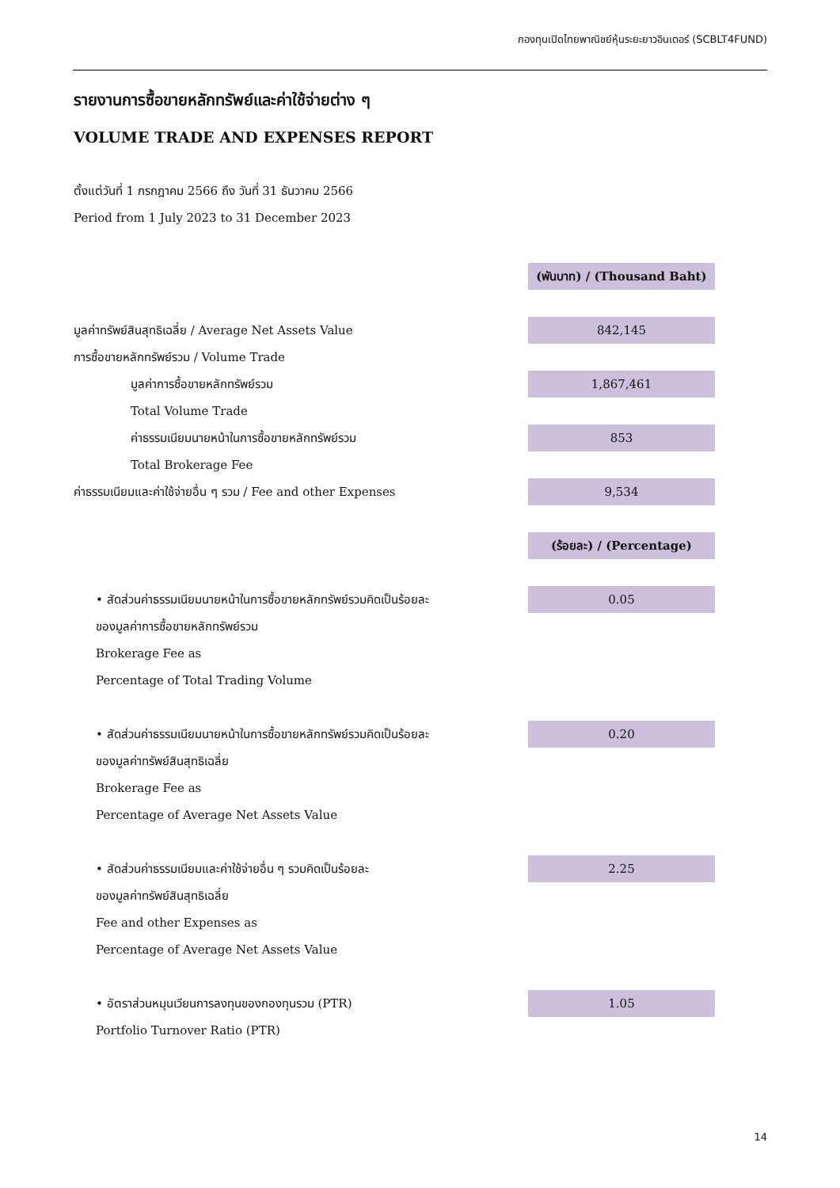กองทุนเปิดไทยพาณิชย์หุ้นระยะยาวอินเตอร์ (SCBLT4FUND)
รายงานการซื้อขายหลักทรัพย์และค่าใช้จ่ายต่าง ๆ
VOLUME TRADE AND EXPENSES REPORT
ตั้งแต่วันที่ 1 กรกฎาคม 2566 ถึง วันที่ 31 ธันวาคม 2566
Period from 1 July 2023 to 31 December 2023
| | (พันบาท) / (Thousand Baht) |
| มูลค่าทรัพย์สินสุทธิเฉลี่ย / Average Net Assets Value | 842,145 |
| การซื้อขายหลักทรัพย์รวม / Volume Trade | |
| มูลค่าการซื้อขายหลักทรัพย์รวม | 1,867,461 |
| Total Volume Trade | |
| ค่าธรรมเนียมนายหน้าในการซื้อขายหลักทรัพย์รวม | 853 |
| Total Brokerage Fee | |
| ค่าธรรมเนียมและค่าใช้จ่ายอื่น ๆ รวม / Fee and other Expenses | 9,534 |
| | (ร้อยละ) / (Percentage) |
| • สัดส่วนค่าธรรมเนียมนายหน้าในการซื้อขายหลักทรัพย์รวมคิดเป็นร้อยละ | 0.05 |
| ของมูลค่าการซื้อขายหลักทรัพย์รวม | |
| Brokerage Fee as | |
| Percentage of Total Trading Volume | |
| • สัดส่วนค่าธรรมเนียมนายหน้าในการซื้อขายหลักทรัพย์รวมคิดเป็นร้อยละ | 0.20 |
| ของมูลค่าทรัพย์สินสุทธิเฉลี่ย | |
| Brokerage Fee as | |
| Percentage of Average Net Assets Value | |
| • สัดส่วนค่าธรรมเนียมและค่าใช้จ่ายอื่น ๆ รวมคิดเป็นร้อยละ | 2.25 |
| ของมูลค่าทรัพย์สินสุทธิเฉลี่ย | |
| Fee and other Expenses as | |
| Percentage of Average Net Assets Value | |
| • อัตราส่วนหมุนเวียนการลงทุนของกองทุนรวม (PTR) | 1.05 |
| Portfolio Turnover Ratio (PTR) | |
14